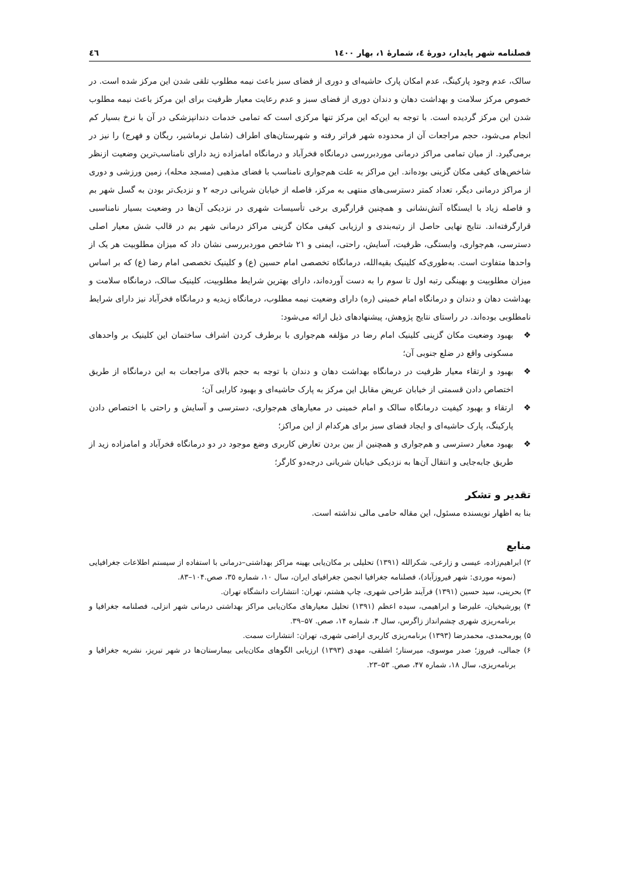فصلنامه شهر پایدار، دورهٔ ٤، شمارهٔ ١، بهار ١٤٠٠ ٤٦
سالک، عدم وجود پارکینگ، عدم امکان پارک حاشیه‌ای و دوری از فضای سبز باعث نیمه مطلوب تلقی شدن این مرکز شده است. در خصوص مرکز سلامت و بهداشت دهان و دندان دوری از فضای سبز و عدم رعایت معیار ظرفیت برای این مرکز باعث نیمه مطلوب شدن این مرکز گردیده است. با توجه به این‌که این مرکز تنها مرکزی است که تمامی خدمات دندانپزشکی در آن با نرخ بسیار کم انجام می‌شود، حجم مراجعات آن از محدوده شهر فراتر رفته و شهرستان‌های اطراف (شامل نرماشیر، ریگان و فهرج) را نیز در برمی‌گیرد. از میان تمامی مراکز درمانی موردبررسی درمانگاه فخرآباد و درمانگاه امامزاده زید دارای نامناسب‌ترین وضعیت ازنظر شاخص‌های کیفی مکان گزینی بوده‌اند. این مراکز به علت هم‌جواری نامناسب با فضای مذهبی (مسجد محله)، زمین ورزشی و دوری از مراکز درمانی دیگر، تعداد کمتر دسترسی‌های منتهی به مرکز، فاصله از خیابان شریانی درجه ٢ و نزدیک‌تر بودن به گسل شهر بم و فاصله زیاد با ایستگاه آتش‌نشانی و همچنین قرارگیری برخی تأسیسات شهری در نزدیکی آن‌ها در وضعیت بسیار نامناسبی قرارگرفته‌اند. نتایج نهایی حاصل از رتبه‌بندی و ارزیابی کیفی مکان گزینی مراکز درمانی شهر بم در قالب شش معیار اصلی دسترسی، هم‌جواری، وابستگی، ظرفیت، آسایش، راحتی، ایمنی و ٢١ شاخص موردبررسی نشان داد که میزان مطلوبیت هر یک از واحدها متفاوت است. به‌طوری‌که کلینیک بقیه‌الله، درمانگاه تخصصی امام حسین (ع) و کلینیک تخصصی امام رضا (ع) که بر اساس میزان مطلوبیت و بهینگی رتبه اول تا سوم را به دست آورده‌اند، دارای بهترین شرایط مطلوبیت، کلینیک سالک، درمانگاه سلامت و بهداشت دهان و دندان و درمانگاه امام خمینی (ره) دارای وضعیت نیمه مطلوب، درمانگاه زیدیه و درمانگاه فخرآباد نیز دارای شرایط نامطلوبی بوده‌اند. در راستای نتایج پژوهش، پیشنهادهای ذیل ارائه می‌شود:
❖ بهبود وضعیت مکان گزینی کلینیک امام رضا در مؤلفه هم‌جواری با برطرف کردن اشراف ساختمان این کلینیک بر واحدهای مسکونی واقع در ضلع جنوبی آن؛
❖ بهبود و ارتقاء معیار ظرفیت در درمانگاه بهداشت دهان و دندان با توجه به حجم بالای مراجعات به این درمانگاه از طریق اختصاص دادن قسمتی از خیابان عریض مقابل این مرکز به پارک حاشیه‌ای و بهبود کارایی آن؛
❖ ارتقاء و بهبود کیفیت درمانگاه سالک و امام خمینی در معیارهای هم‌جواری، دسترسی و آسایش و راحتی با اختصاص دادن پارکینگ، پارک حاشیه‌ای و ایجاد فضای سبز برای هرکدام از این مراکز؛
❖ بهبود معیار دسترسی و هم‌جواری و همچنین از بین بردن تعارض کاربری وضع موجود در دو درمانگاه فخرآباد و امامزاده زید از طریق جابه‌جایی و انتقال آن‌ها به نزدیکی خیابان شریانی درجه‌دو کارگر؛
تقدیر و تشکر
بنا به اظهار نویسنده مسئول، این مقاله حامی مالی نداشته است.
منابع
٢) ابراهیم‌زاده، عیسی و زارعی، شکرالله (١٣٩١) تحلیلی بر مکان‌یابی بهینه مراکز بهداشتی–درمانی با استفاده از سیستم اطلاعات جغرافیایی (نمونه موردی: شهر فیروزآباد)، فصلنامه جغرافیا انجمن جغرافیای ایران، سال ١٠، شماره ٣٥، صص.١٠۴–٨٣.
٣) بحرینی، سید حسین (١٣٩١) فرآیند طراحی شهری، چاپ هشتم، تهران: انتشارات دانشگاه تهران.
۴) پورشیخیان، علیرضا و ابراهیمی، سیده اعظم (١٣٩١) تحلیل معیارهای مکان‌یابی مراکز بهداشتی درمانی شهر انزلی، فصلنامه جغرافیا و برنامه‌ریزی شهری چشم‌انداز زاگرس، سال ۴، شماره ١۴، صص. ۵٧–٣٩.
۵) پورمحمدی، محمدرضا (١٣٩٣) برنامه‌ریزی کاربری اراضی شهری، تهران: انتشارات سمت.
۶) جمالی، فیروز؛ صدر موسوی، میرستار؛ اشلقی، مهدی (١٣٩٣) ارزیابی الگوهای مکان‌یابی بیمارستان‌ها در شهر تبریز، نشریه جغرافیا و برنامه‌ریزی، سال ١٨، شماره ۴٧، صص. ۵٣–٢٣.